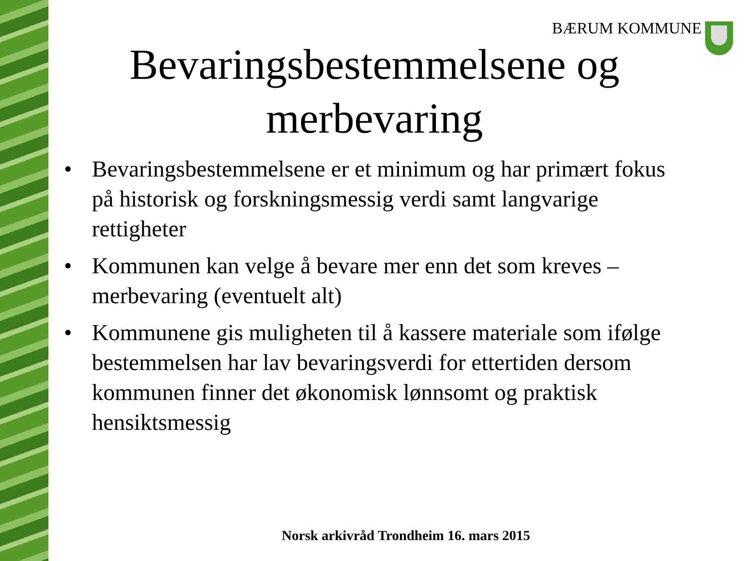BÆRUM KOMMUNE
Bevaringsbestemmelsene og merbevaring
• Bevaringsbestemmelsene er et minimum og har primært fokus på historisk og forskningsmessig verdi samt langvarige rettigheter
• Kommunen kan velge å bevare mer enn det som kreves – merbevaring (eventuelt alt)
• Kommunene gis muligheten til å kassere materiale som ifølge bestemmelsen har lav bevaringsverdi for ettertiden dersom kommunen finner det økonomisk lønnsomt og praktisk hensiktsmessig
Norsk arkivråd Trondheim 16. mars 2015